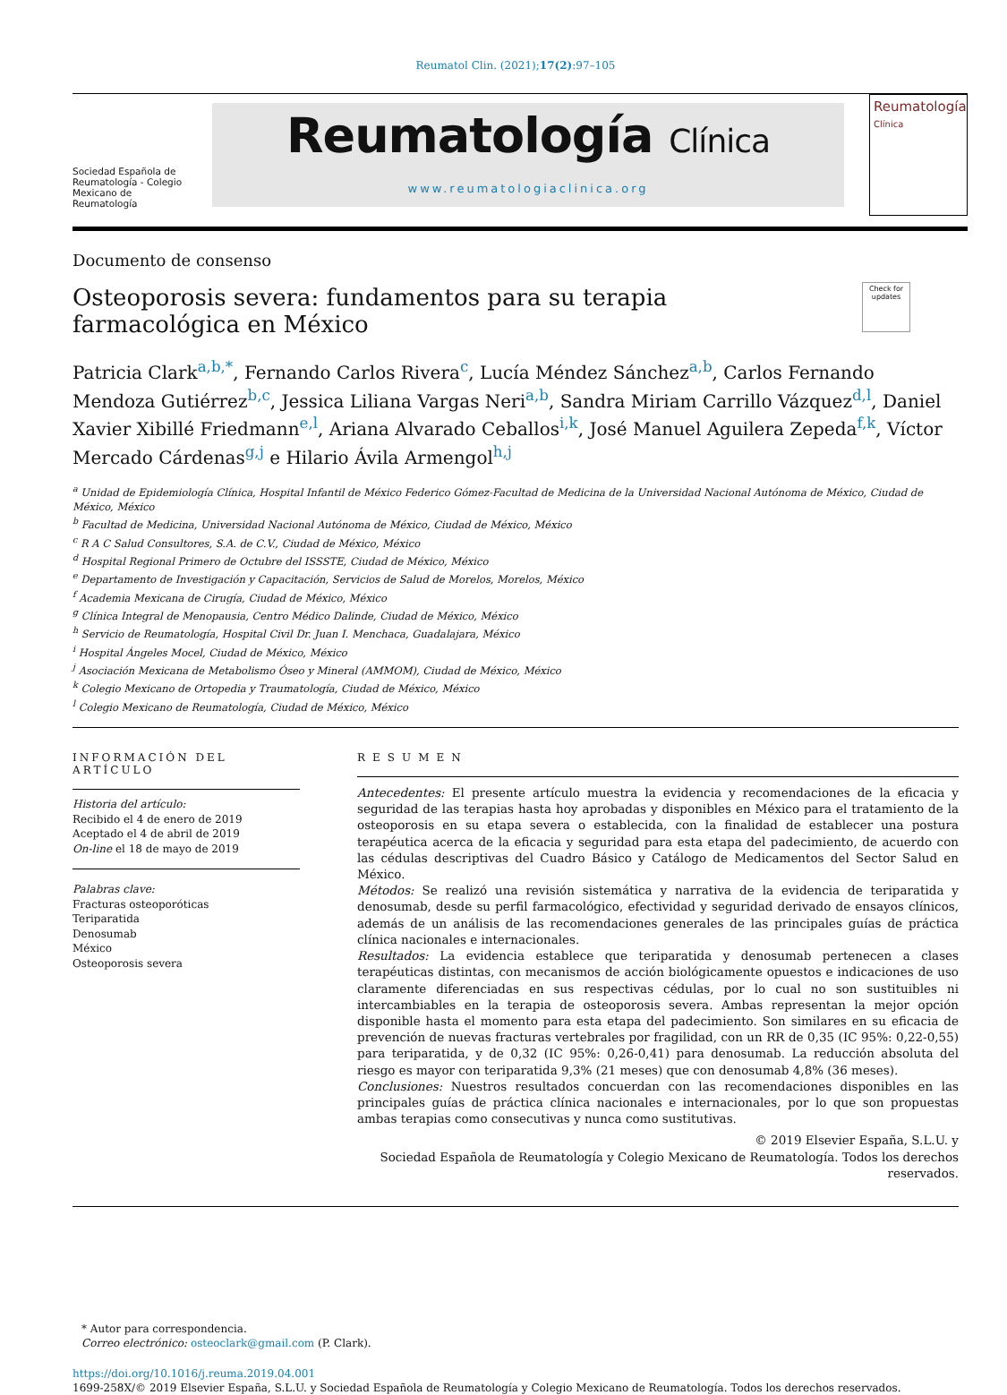Reumatol Clin. (2021);17(2):97–105
Sociedad Española de Reumatología - Colegio Mexicano de Reumatología
Reumatología Clínica
www.reumatologiaclinica.org
Reumatología
Clínica
Documento de consenso
Osteoporosis severa: fundamentos para su terapia farmacológica en México
Check for updates
Patricia Clark<sup>a,b,*</sup>, Fernando Carlos Rivera<sup>c</sup>, Lucía Méndez Sánchez<sup>a,b</sup>, Carlos Fernando Mendoza Gutiérrez<sup>b,c</sup>, Jessica Liliana Vargas Neri<sup>a,b</sup>, Sandra Miriam Carrillo Vázquez<sup>d,l</sup>, Daniel Xavier Xibillé Friedmann<sup>e,l</sup>, Ariana Alvarado Ceballos<sup>i,k</sup>, José Manuel Aguilera Zepeda<sup>f,k</sup>, Víctor Mercado Cárdenas<sup>g,j</sup> e Hilario Ávila Armengol<sup>h,j</sup>
<sup>a</sup> Unidad de Epidemiología Clínica, Hospital Infantil de México Federico Gómez-Facultad de Medicina de la Universidad Nacional Autónoma de México, Ciudad de México, México
<sup>b</sup> Facultad de Medicina, Universidad Nacional Autónoma de México, Ciudad de México, México
<sup>c</sup> R A C Salud Consultores, S.A. de C.V., Ciudad de México, México
<sup>d</sup> Hospital Regional Primero de Octubre del ISSSTE, Ciudad de México, México
<sup>e</sup> Departamento de Investigación y Capacitación, Servicios de Salud de Morelos, Morelos, México
<sup>f</sup> Academia Mexicana de Cirugía, Ciudad de México, México
<sup>g</sup> Clínica Integral de Menopausia, Centro Médico Dalinde, Ciudad de México, México
<sup>h</sup> Servicio de Reumatología, Hospital Civil Dr. Juan I. Menchaca, Guadalajara, México
<sup>i</sup> Hospital Ángeles Mocel, Ciudad de México, México
<sup>j</sup> Asociación Mexicana de Metabolismo Óseo y Mineral (AMMOM), Ciudad de México, México
<sup>k</sup> Colegio Mexicano de Ortopedia y Traumatología, Ciudad de México, México
<sup>l</sup> Colegio Mexicano de Reumatología, Ciudad de México, México
INFORMACIÓN DEL ARTÍCULO
Historia del artículo:
Recibido el 4 de enero de 2019
Aceptado el 4 de abril de 2019
On-line el 18 de mayo de 2019
Palabras clave:
Fracturas osteoporóticas
Teriparatida
Denosumab
México
Osteoporosis severa
RESUMEN
Antecedentes: El presente artículo muestra la evidencia y recomendaciones de la eficacia y seguridad de las terapias hasta hoy aprobadas y disponibles en México para el tratamiento de la osteoporosis en su etapa severa o establecida, con la finalidad de establecer una postura terapéutica acerca de la eficacia y seguridad para esta etapa del padecimiento, de acuerdo con las cédulas descriptivas del Cuadro Básico y Catálogo de Medicamentos del Sector Salud en México.
Métodos: Se realizó una revisión sistemática y narrativa de la evidencia de teriparatida y denosumab, desde su perfil farmacológico, efectividad y seguridad derivado de ensayos clínicos, además de un análisis de las recomendaciones generales de las principales guías de práctica clínica nacionales e internacionales.
Resultados: La evidencia establece que teriparatida y denosumab pertenecen a clases terapéuticas distintas, con mecanismos de acción biológicamente opuestos e indicaciones de uso claramente diferenciadas en sus respectivas cédulas, por lo cual no son sustituibles ni intercambiables en la terapia de osteoporosis severa. Ambas representan la mejor opción disponible hasta el momento para esta etapa del padecimiento. Son similares en su eficacia de prevención de nuevas fracturas vertebrales por fragilidad, con un RR de 0,35 (IC 95%: 0,22-0,55) para teriparatida, y de 0,32 (IC 95%: 0,26-0,41) para denosumab. La reducción absoluta del riesgo es mayor con teriparatida 9,3% (21 meses) que con denosumab 4,8% (36 meses).
Conclusiones: Nuestros resultados concuerdan con las recomendaciones disponibles en las principales guías de práctica clínica nacionales e internacionales, por lo que son propuestas ambas terapias como consecutivas y nunca como sustitutivas.
© 2019 Elsevier España, S.L.U. y
Sociedad Española de Reumatología y Colegio Mexicano de Reumatología. Todos los derechos reservados.
* Autor para correspondencia.
Correo electrónico: osteoclark@gmail.com (P. Clark).
https://doi.org/10.1016/j.reuma.2019.04.001
1699-258X/© 2019 Elsevier España, S.L.U. y Sociedad Española de Reumatología y Colegio Mexicano de Reumatología. Todos los derechos reservados.